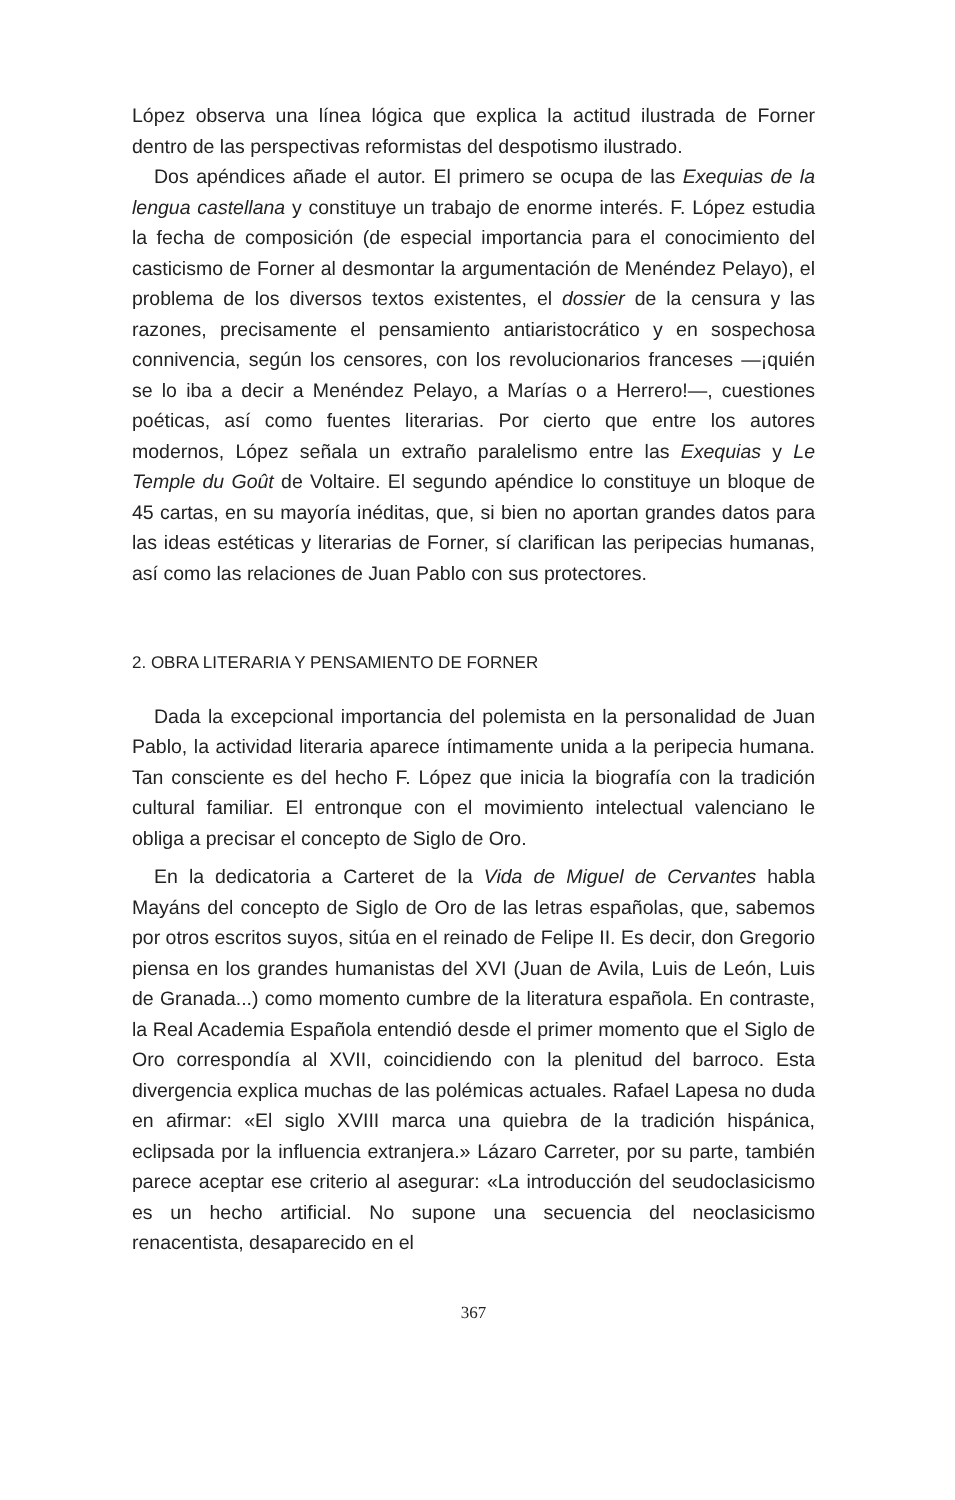López observa una línea lógica que explica la actitud ilustrada de Forner dentro de las perspectivas reformistas del despotismo ilustrado.
Dos apéndices añade el autor. El primero se ocupa de las Exequias de la lengua castellana y constituye un trabajo de enorme interés. F. López estudia la fecha de composición (de especial importancia para el conocimiento del casticismo de Forner al desmontar la argumentación de Menéndez Pelayo), el problema de los diversos textos existentes, el dossier de la censura y las razones, precisamente el pensamiento antiaristocrático y en sospechosa connivencia, según los censores, con los revolucionarios franceses —¡quién se lo iba a decir a Menéndez Pelayo, a Marías o a Herrero!—, cuestiones poéticas, así como fuentes literarias. Por cierto que entre los autores modernos, López señala un extraño paralelismo entre las Exequias y Le Temple du Goût de Voltaire. El segundo apéndice lo constituye un bloque de 45 cartas, en su mayoría inéditas, que, si bien no aportan grandes datos para las ideas estéticas y literarias de Forner, sí clarifican las peripecias humanas, así como las relaciones de Juan Pablo con sus protectores.
2. OBRA LITERARIA Y PENSAMIENTO DE FORNER
Dada la excepcional importancia del polemista en la personalidad de Juan Pablo, la actividad literaria aparece íntimamente unida a la peripecia humana. Tan consciente es del hecho F. López que inicia la biografía con la tradición cultural familiar. El entronque con el movimiento intelectual valenciano le obliga a precisar el concepto de Siglo de Oro.
En la dedicatoria a Carteret de la Vida de Miguel de Cervantes habla Mayáns del concepto de Siglo de Oro de las letras españolas, que, sabemos por otros escritos suyos, sitúa en el reinado de Felipe II. Es decir, don Gregorio piensa en los grandes humanistas del XVI (Juan de Avila, Luis de León, Luis de Granada...) como momento cumbre de la literatura española. En contraste, la Real Academia Española entendió desde el primer momento que el Siglo de Oro correspondía al XVII, coincidiendo con la plenitud del barroco. Esta divergencia explica muchas de las polémicas actuales. Rafael Lapesa no duda en afirmar: «El siglo XVIII marca una quiebra de la tradición hispánica, eclipsada por la influencia extranjera.» Lázaro Carreter, por su parte, también parece aceptar ese criterio al asegurar: «La introducción del seudoclasicismo es un hecho artificial. No supone una secuencia del neoclasicismo renacentista, desaparecido en el
367